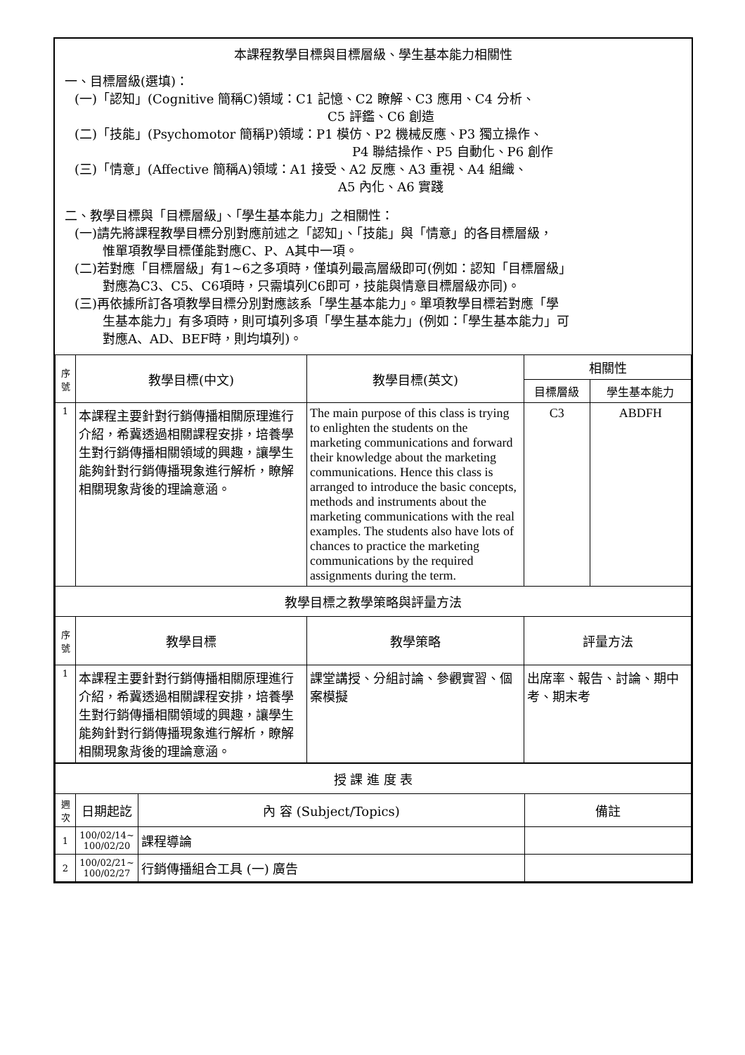本課程教學目標與目標層級、學生基本能力相關性
一、目標層級(選填)：
(一)「認知」(Cognitive 簡稱C)領域：C1 記憶、C2 瞭解、C3 應用、C4 分析、
C5 評鑑、C6 創造
(二)「技能」(Psychomotor 簡稱P)領域：P1 模仿、P2 機械反應、P3 獨立操作、
P4 聯結操作、P5 自動化、P6 創作
(三)「情意」(Affective 簡稱A)領域：A1 接受、A2 反應、A3 重視、A4 組織、
A5 內化、A6 實踐
二、教學目標與「目標層級」、「學生基本能力」之相關性：
(一)請先將課程教學目標分別對應前述之「認知」、「技能」與「情意」的各目標層級，
惟單項教學目標僅能對應C、P、A其中一項。
(二)若對應「目標層級」有1~6之多項時，僅填列最高層級即可(例如：認知「目標層級」
對應為C3、C5、C6項時，只需填列C6即可，技能與情意目標層級亦同)。
(三)再依據所訂各項教學目標分別對應該系「學生基本能力」。單項教學目標若對應「學
生基本能力」有多項時，則可填列多項「學生基本能力」(例如：「學生基本能力」可
對應A、AD、BEF時，則均填列)。
| 序號 | 教學目標(中文) | 教學目標(英文) | 相關性 | |
| --- | --- | --- | --- | --- |
| | | | 目標層級 | 學生基本能力 |
| 1 | 本課程主要針對行銷傳播相關原理進行介紹，希冀透過相關課程安排，培養學生對行銷傳播相關領域的興趣，讓學生能夠針對行銷傳播現象進行解析，瞭解相關現象背後的理論意涵。 | The main purpose of this class is trying to enlighten the students on the marketing communications and forward their knowledge about the marketing communications. Hence this class is arranged to introduce the basic concepts, methods and instruments about the marketing communications with the real examples. The students also have lots of chances to practice the marketing communications by the required assignments during the term. | C3 | ABDFH |
| 教學目標之教學策略與評量方法 | | | | |
| 序號 | 教學目標 | 教學策略 | 評量方法 | |
| 1 | 本課程主要針對行銷傳播相關原理進行介紹，希冀透過相關課程安排，培養學生對行銷傳播相關領域的興趣，讓學生能夠針對行銷傳播現象進行解析，瞭解相關現象背後的理論意涵。 | 課堂講授、分組討論、參觀實習、個案模擬 | 出席率、報告、討論、期中考、期末考 | |
| 授 課 進 度 表 | | | |
| 週次 | 日期起訖 | 內 容 (Subject/Topics) | 備註 |
| 1 | 100/02/14~ 100/02/20 | 課程導論 | |
| 2 | 100/02/21~ 100/02/27 | 行銷傳播組合工具 (一) 廣告 | |